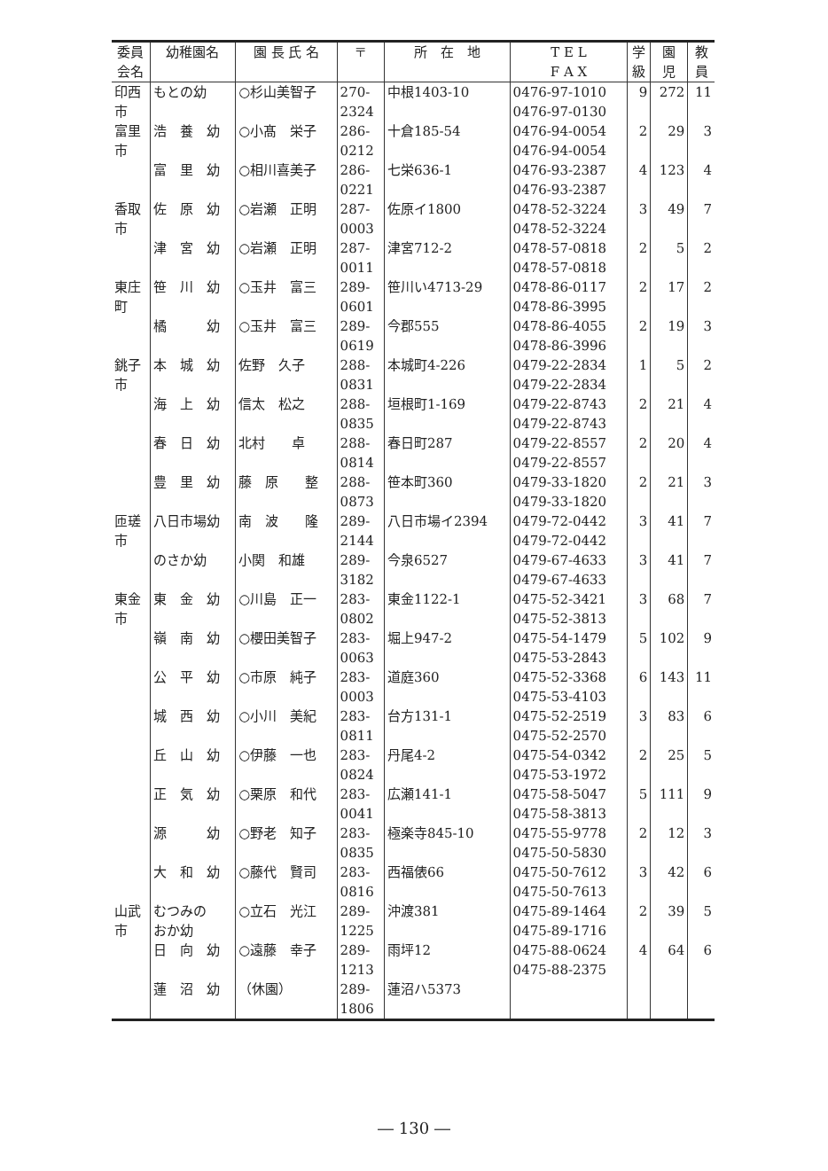| 委員 会名 | 幼稚園名 | 園 長 氏 名 | 〒 | 所 在 地 | T E L F A X | 学 級 | 園 児 | 教 員 |
| --- | --- | --- | --- | --- | --- | --- | --- | --- |
| 印西 市 | もとの幼 | ○杉山美智子 | 270- 2324 | 中根1403-10 | 0476-97-1010 0476-97-0130 | 9 | 272 | 11 |
| 富里 市 | 浩 養 幼 | ○小髙 栄子 | 286- 0212 | 十倉185-54 | 0476-94-0054 0476-94-0054 | 2 | 29 | 3 |
| | 富 里 幼 | ○相川喜美子 | 286- 0221 | 七栄636-1 | 0476-93-2387 0476-93-2387 | 4 | 123 | 4 |
| 香取 市 | 佐 原 幼 | ○岩瀬 正明 | 287- 0003 | 佐原イ1800 | 0478-52-3224 0478-52-3224 | 3 | 49 | 7 |
| | 津 宮 幼 | ○岩瀬 正明 | 287- 0011 | 津宮712-2 | 0478-57-0818 0478-57-0818 | 2 | 5 | 2 |
| 東庄 町 | 笹 川 幼 | ○玉井 富三 | 289- 0601 | 笹川い4713-29 | 0478-86-0117 0478-86-3995 | 2 | 17 | 2 |
| | 橘 幼 | ○玉井 富三 | 289- 0619 | 今郡555 | 0478-86-4055 0478-86-3996 | 2 | 19 | 3 |
| 銚子 市 | 本 城 幼 | 佐野 久子 | 288- 0831 | 本城町4-226 | 0479-22-2834 0479-22-2834 | 1 | 5 | 2 |
| | 海 上 幼 | 信太 松之 | 288- 0835 | 垣根町1-169 | 0479-22-8743 0479-22-8743 | 2 | 21 | 4 |
| | 春 日 幼 | 北村 卓 | 288- 0814 | 春日町287 | 0479-22-8557 0479-22-8557 | 2 | 20 | 4 |
| | 豊 里 幼 | 藤 原 整 | 288- 0873 | 笹本町360 | 0479-33-1820 0479-33-1820 | 2 | 21 | 3 |
| 匝瑳 市 | 八日市場幼 | 南 波 隆 | 289- 2144 | 八日市場イ2394 | 0479-72-0442 0479-72-0442 | 3 | 41 | 7 |
| | のさか幼 | 小関 和雄 | 289- 3182 | 今泉6527 | 0479-67-4633 0479-67-4633 | 3 | 41 | 7 |
| 東金 市 | 東 金 幼 | ○川島 正一 | 283- 0802 | 東金1122-1 | 0475-52-3421 0475-52-3813 | 3 | 68 | 7 |
| | 嶺 南 幼 | ○櫻田美智子 | 283- 0063 | 堀上947-2 | 0475-54-1479 0475-53-2843 | 5 | 102 | 9 |
| | 公 平 幼 | ○市原 純子 | 283- 0003 | 道庭360 | 0475-52-3368 0475-53-4103 | 6 | 143 | 11 |
| | 城 西 幼 | ○小川 美紀 | 283- 0811 | 台方131-1 | 0475-52-2519 0475-52-2570 | 3 | 83 | 6 |
| | 丘 山 幼 | ○伊藤 一也 | 283- 0824 | 丹尾4-2 | 0475-54-0342 0475-53-1972 | 2 | 25 | 5 |
| | 正 気 幼 | ○栗原 和代 | 283- 0041 | 広瀬141-1 | 0475-58-5047 0475-58-3813 | 5 | 111 | 9 |
| | 源 幼 | ○野老 知子 | 283- 0835 | 極楽寺845-10 | 0475-55-9778 0475-50-5830 | 2 | 12 | 3 |
| | 大 和 幼 | ○藤代 賢司 | 283- 0816 | 西福俵66 | 0475-50-7612 0475-50-7613 | 3 | 42 | 6 |
| 山武 市 | むつみの おか幼 | ○立石 光江 | 289- 1225 | 沖渡381 | 0475-89-1464 0475-89-1716 | 2 | 39 | 5 |
| | 日 向 幼 | ○遠藤 幸子 | 289- 1213 | 雨坪12 | 0475-88-0624 0475-88-2375 | 4 | 64 | 6 |
| | 蓮 沼 幼 | （休園） | 289- 1806 | 蓮沼ハ5373 | | | | |
― 130 ―